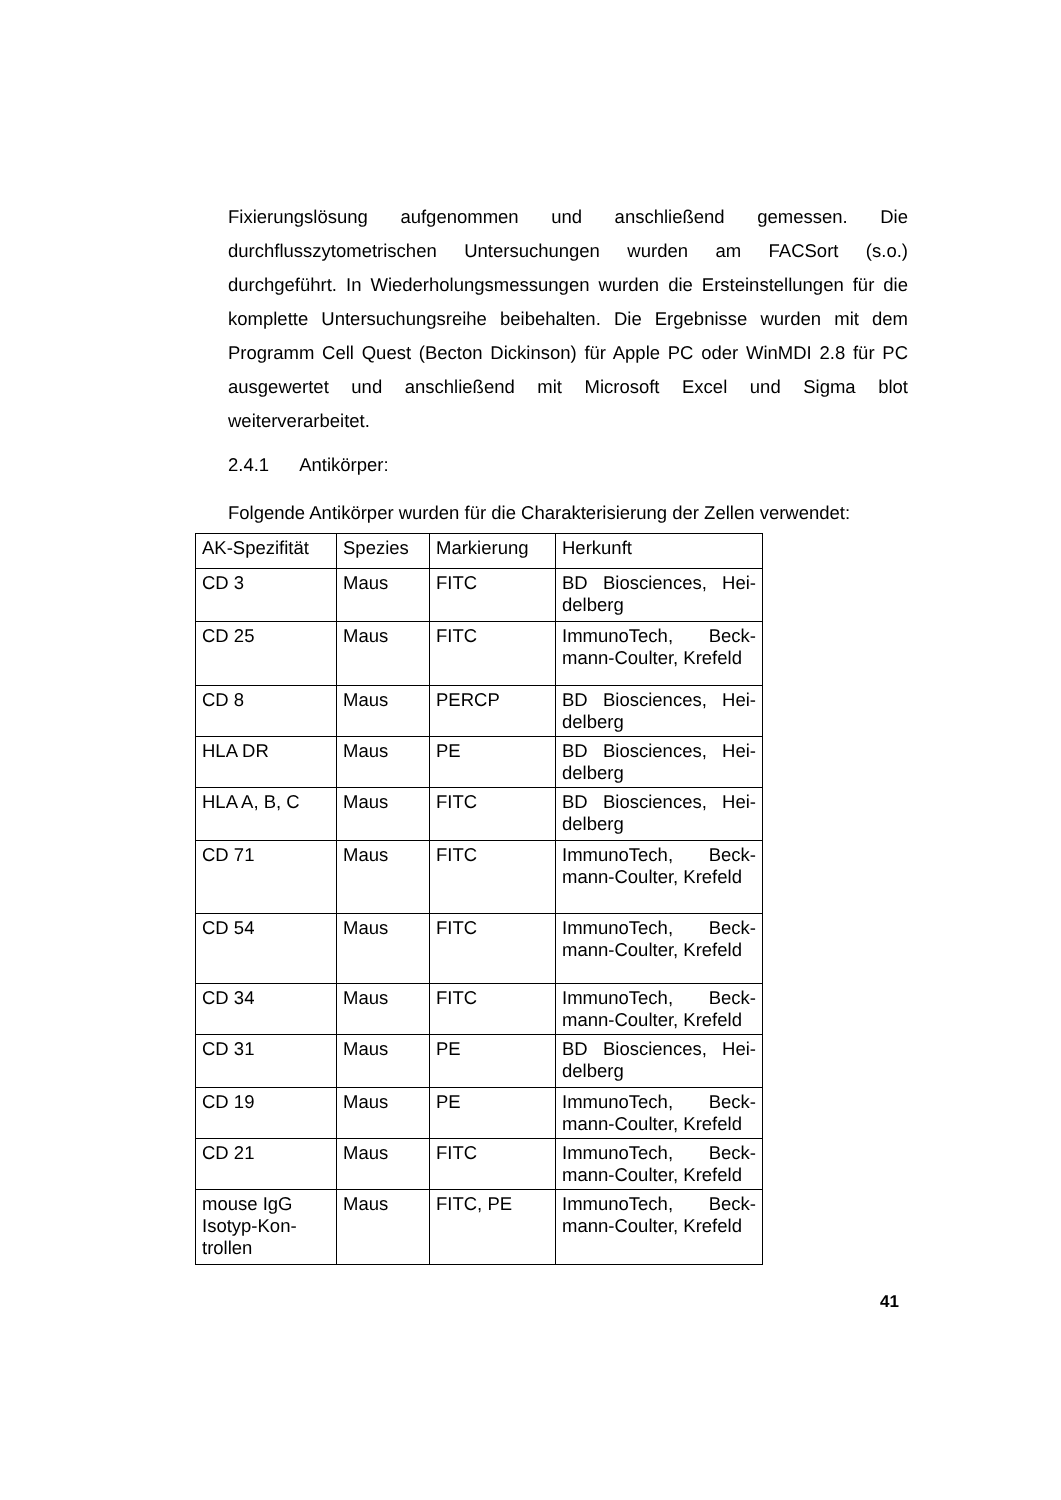Fixierungslösung aufgenommen und anschließend gemessen. Die durchflusszytometrischen Untersuchungen wurden am FACSort (s.o.) durchgeführt. In Wiederholungsmessungen wurden die Ersteinstellungen für die komplette Untersuchungsreihe beibehalten. Die Ergebnisse wurden mit dem Programm Cell Quest (Becton Dickinson) für Apple PC oder WinMDI 2.8 für PC ausgewertet und anschließend mit Microsoft Excel und Sigma blot weiterverarbeitet.
2.4.1 Antikörper:
Folgende Antikörper wurden für die Charakterisierung der Zellen verwendet:
| AK-Spezifität | Spezies | Markierung | Herkunft |
| CD 3 | Maus | FITC | BD Biosciences, Hei-delberg |
| CD 25 | Maus | FITC | ImmunoTech, Beck-mann-Coulter, Krefeld |
| CD 8 | Maus | PERCP | BD Biosciences, Hei-delberg |
| HLA DR | Maus | PE | BD Biosciences, Hei-delberg |
| HLA A, B, C | Maus | FITC | BD Biosciences, Hei-delberg |
| CD 71 | Maus | FITC | ImmunoTech, Beck-mann-Coulter, Krefeld |
| CD 54 | Maus | FITC | ImmunoTech, Beck-mann-Coulter, Krefeld |
| CD 34 | Maus | FITC | ImmunoTech, Beck-mann-Coulter, Krefeld |
| CD 31 | Maus | PE | BD Biosciences, Hei-delberg |
| CD 19 | Maus | PE | ImmunoTech, Beck-mann-Coulter, Krefeld |
| CD 21 | Maus | FITC | ImmunoTech, Beck-mann-Coulter, Krefeld |
| mouse IgG Isotyp-Kon- trollen | Maus | FITC, PE | ImmunoTech, Beck-mann-Coulter, Krefeld |
41